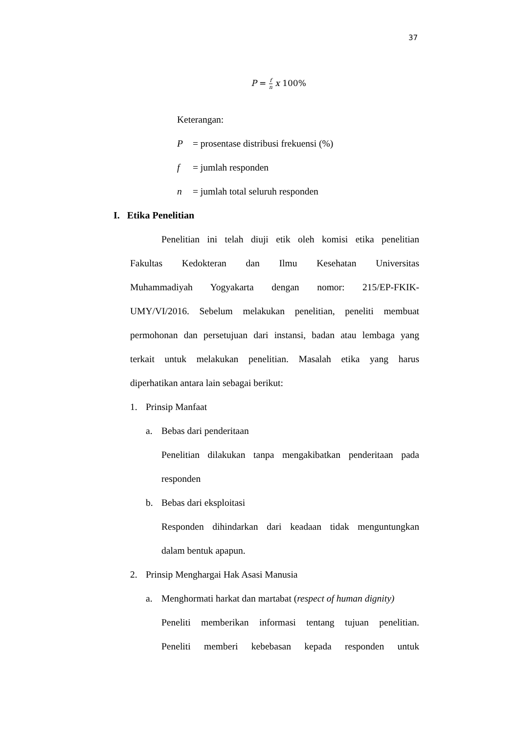37
P = f n x 100%
Keterangan:
P = prosentase distribusi frekuensi (%)
f = jumlah responden
n = jumlah total seluruh responden
I. Etika Penelitian
Penelitian ini telah diuji etik oleh komisi etika penelitian
Fakultas Kedokteran dan Ilmu Kesehatan Universitas
Muhammadiyah Yogyakarta dengan nomor: 215/EP-FKIK-
UMY/VI/2016. Sebelum melakukan penelitian, peneliti membuat
permohonan dan persetujuan dari instansi, badan atau lembaga yang
terkait untuk melakukan penelitian. Masalah etika yang harus
diperhatikan antara lain sebagai berikut:
1. Prinsip Manfaat
a. Bebas dari penderitaan
Penelitian dilakukan tanpa mengakibatkan penderitaan pada
responden
b. Bebas dari eksploitasi
Responden dihindarkan dari keadaan tidak menguntungkan
dalam bentuk apapun.
2. Prinsip Menghargai Hak Asasi Manusia
a. Menghormati harkat dan martabat (respect of human dignity)
Peneliti memberikan informasi tentang tujuan penelitian.
Peneliti memberi kebebasan kepada responden untuk